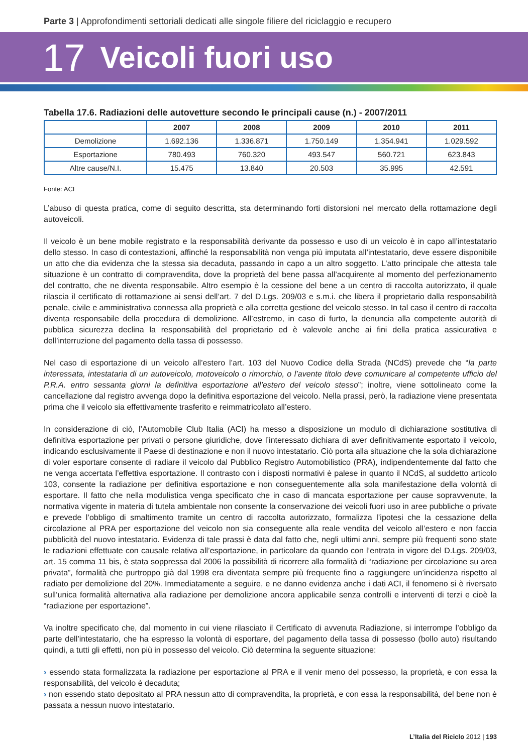Parte 3 | Approfondimenti settoriali dedicati alle singole filiere del riciclaggio e recupero
17 Veicoli fuori uso
Tabella 17.6. Radiazioni delle autovetture secondo le principali cause (n.) - 2007/2011
| | 2007 | 2008 | 2009 | 2010 | 2011 |
| --- | --- | --- | --- | --- | --- |
| Demolizione | 1.692.136 | 1.336.871 | 1.750.149 | 1.354.941 | 1.029.592 |
| Esportazione | 780.493 | 760.320 | 493.547 | 560.721 | 623.843 |
| Altre cause/N.I. | 15.475 | 13.840 | 20.503 | 35.995 | 42.591 |
Fonte: ACI
L’abuso di questa pratica, come di seguito descritta, sta determinando forti distorsioni nel mercato della rottamazione degli autoveicoli.
Il veicolo è un bene mobile registrato e la responsabilità derivante da possesso e uso di un veicolo è in capo all’intestatario dello stesso. In caso di contestazioni, affinché la responsabilità non venga più imputata all’intestatario, deve essere disponibile un atto che dia evidenza che la stessa sia decaduta, passando in capo a un altro soggetto. L’atto principale che attesta tale situazione è un contratto di compravendita, dove la proprietà del bene passa all’acquirente al momento del perfezionamento del contratto, che ne diventa responsabile. Altro esempio è la cessione del bene a un centro di raccolta autorizzato, il quale rilascia il certificato di rottamazione ai sensi dell’art. 7 del D.Lgs. 209/03 e s.m.i. che libera il proprietario dalla responsabilità penale, civile e amministrativa connessa alla proprietà e alla corretta gestione del veicolo stesso. In tal caso il centro di raccolta diventa responsabile della procedura di demolizione. All’estremo, in caso di furto, la denuncia alla competente autorità di pubblica sicurezza declina la responsabilità del proprietario ed è valevole anche ai fini della pratica assicurativa e dell’interruzione del pagamento della tassa di possesso.
Nel caso di esportazione di un veicolo all’estero l’art. 103 del Nuovo Codice della Strada (NCdS) prevede che “la parte interessata, intestataria di un autoveicolo, motoveicolo o rimorchio, o l’avente titolo deve comunicare al competente ufficio del P.R.A. entro sessanta giorni la definitiva esportazione all’estero del veicolo stesso”; inoltre, viene sottolineato come la cancellazione dal registro avvenga dopo la definitiva esportazione del veicolo. Nella prassi, però, la radiazione viene presentata prima che il veicolo sia effettivamente trasferito e reimmatricolato all’estero.
In considerazione di ciò, l’Automobile Club Italia (ACI) ha messo a disposizione un modulo di dichiarazione sostitutiva di definitiva esportazione per privati o persone giuridiche, dove l’interessato dichiara di aver definitivamente esportato il veicolo, indicando esclusivamente il Paese di destinazione e non il nuovo intestatario. Ciò porta alla situazione che la sola dichiarazione di voler esportare consente di radiare il veicolo dal Pubblico Registro Automobilistico (PRA), indipendentemente dal fatto che ne venga accertata l’effettiva esportazione. Il contrasto con i disposti normativi è palese in quanto il NCdS, al suddetto articolo 103, consente la radiazione per definitiva esportazione e non conseguentemente alla sola manifestazione della volontà di esportare. Il fatto che nella modulistica venga specificato che in caso di mancata esportazione per cause sopravvenute, la normativa vigente in materia di tutela ambientale non consente la conservazione dei veicoli fuori uso in aree pubbliche o private e prevede l’obbligo di smaltimento tramite un centro di raccolta autorizzato, formalizza l’ipotesi che la cessazione della circolazione al PRA per esportazione del veicolo non sia conseguente alla reale vendita del veicolo all’estero e non faccia pubblicità del nuovo intestatario. Evidenza di tale prassi è data dal fatto che, negli ultimi anni, sempre più frequenti sono state le radiazioni effettuate con causale relativa all’esportazione, in particolare da quando con l’entrata in vigore del D.Lgs. 209/03, art. 15 comma 11 bis, è stata soppressa dal 2006 la possibilità di ricorrere alla formalità di “radiazione per circolazione su area privata”, formalità che purtroppo già dal 1998 era diventata sempre più frequente fino a raggiungere un’incidenza rispetto al radiato per demolizione del 20%. Immediatamente a seguire, e ne danno evidenza anche i dati ACI, il fenomeno si è riversato sull’unica formalità alternativa alla radiazione per demolizione ancora applicabile senza controlli e interventi di terzi e cioè la “radiazione per esportazione”.
Va inoltre specificato che, dal momento in cui viene rilasciato il Certificato di avvenuta Radiazione, si interrompe l’obbligo da parte dell’intestatario, che ha espresso la volontà di esportare, del pagamento della tassa di possesso (bollo auto) risultando quindi, a tutti gli effetti, non più in possesso del veicolo. Ciò determina la seguente situazione:
› essendo stata formalizzata la radiazione per esportazione al PRA e il venir meno del possesso, la proprietà, e con essa la responsabilità, del veicolo è decaduta;
› non essendo stato depositato al PRA nessun atto di compravendita, la proprietà, e con essa la responsabilità, del bene non è passata a nessun nuovo intestatario.
L’Italia del Riciclo 2012 | 193